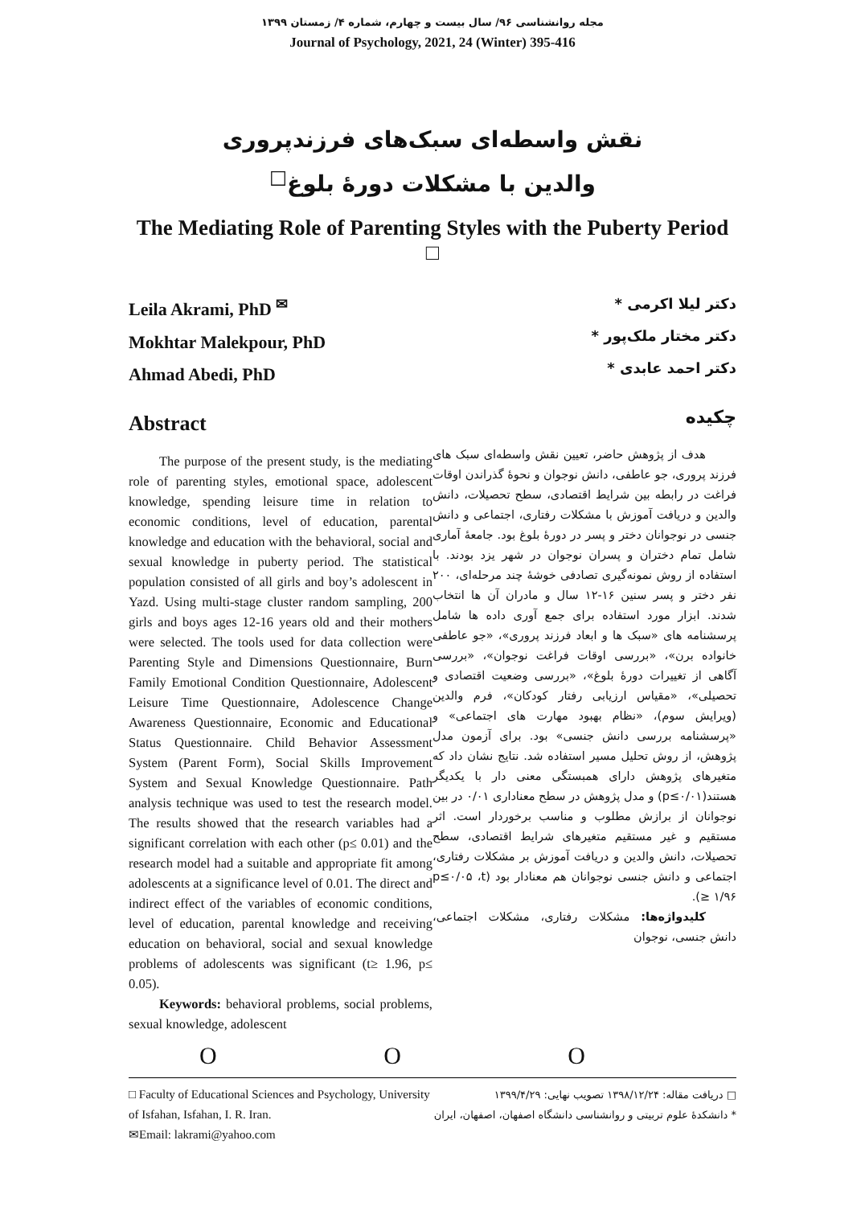مجله روانشناسی ۹۶/ سال بیست و چهارم، شماره ۴/ زمستان ۱۳۹۹
Journal of Psychology, 2021, 24 (Winter) 395-416
نقش واسطه‌ای سبک‌های فرزندپروری
والدین با مشکلات دورهٔ بلوغ<sup>□</sup>
The Mediating Role of Parenting Styles with the Puberty Period □
Leila Akrami, PhD <sup>✉</sup>
Mokhtar Malekpour, PhD
Ahmad Abedi, PhD
Abstract
The purpose of the present study, is the mediating role of parenting styles, emotional space, adolescent knowledge, spending leisure time in relation to economic conditions, level of education, parental knowledge and education with the behavioral, social and sexual knowledge in puberty period. The statistical population consisted of all girls and boy’s adolescent in Yazd. Using multi-stage cluster random sampling, 200 girls and boys ages 12-16 years old and their mothers were selected. The tools used for data collection were Parenting Style and Dimensions Questionnaire, Burn Family Emotional Condition Questionnaire, Adolescent Leisure Time Questionnaire, Adolescence Change Awareness Questionnaire, Economic and Educational Status Questionnaire. Child Behavior Assessment System (Parent Form), Social Skills Improvement System and Sexual Knowledge Questionnaire. Path analysis technique was used to test the research model. The results showed that the research variables had a significant correlation with each other (p≤ 0.01) and the research model had a suitable and appropriate fit among adolescents at a significance level of 0.01. The direct and indirect effect of the variables of economic conditions, level of education, parental knowledge and receiving education on behavioral, social and sexual knowledge problems of adolescents was significant (t≥ 1.96, p≤ 0.05).
Keywords: behavioral problems, social problems, sexual knowledge, adolescent
دکتر لیلا اکرمی *
دکتر مختار ملک‌پور *
دکتر احمد عابدی *
چکیده
هدف از پژوهش حاضر، تعیین نقش واسطه‌ای سبک های فرزند پروری، جو عاطفی، دانش نوجوان و نحوهٔ گذراندن اوقات فراغت در رابطه بین شرایط اقتصادی، سطح تحصیلات، دانش والدین و دریافت آموزش با مشکلات رفتاری، اجتماعی و دانش جنسی در نوجوانان دختر و پسر در دورهٔ بلوغ بود. جامعهٔ آماری شامل تمام دختران و پسران نوجوان در شهر یزد بودند. با استفاده از روش نمونه‌گیری تصادفی خوشهٔ چند مرحله‌ای، ۲۰۰ نفر دختر و پسر سنین ۱۶-۱۲ سال و مادران آن ها انتخاب شدند. ابزار مورد استفاده برای جمع آوری داده ها شامل پرسشنامه های «سبک ها و ابعاد فرزند پروری»، «جو عاطفی خانواده برن»، «بررسی اوقات فراغت نوجوان»، «بررسی آگاهی از تغییرات دورهٔ بلوغ»، «بررسی وضعیت اقتصادی و تحصیلی»، «مقیاس ارزیابی رفتار کودکان»، فرم والدین (ویرایش سوم)، «نظام بهبود مهارت های اجتماعی» و «پرسشنامه بررسی دانش جنسی» بود. برای آزمون مدل پژوهش، از روش تحلیل مسیر استفاده شد. نتایج نشان داد که متغیرهای پژوهش دارای همبستگی معنی دار با یکدیگر هستند(p≤۰/۰۱) و مدل پژوهش در سطح معناداری ۰/۰۱ در بین نوجوانان از برازش مطلوب و مناسب برخوردار است. اثر مستقیم و غیر مستقیم متغیرهای شرایط اقتصادی، سطح تحصیلات، دانش والدین و دریافت آموزش بر مشکلات رفتاری، اجتماعی و دانش جنسی نوجوانان هم معنادار بود (p≤۰/۰۵ ،t ≥ ۱/۹۶).
کلیدواژه‌ها: مشکلات رفتاری، مشکلات اجتماعی، دانش جنسی، نوجوان
O O O
□ Faculty of Educational Sciences and Psychology, University of Isfahan, Isfahan, I. R. Iran.
✉Email: lakrami@yahoo.com
□ دریافت مقاله: ۱۳۹۸/۱۲/۲۴ تصویب نهایی: ۱۳۹۹/۴/۲۹
* دانشکدهٔ علوم تربیتی و روانشناسی دانشگاه اصفهان، اصفهان، ایران